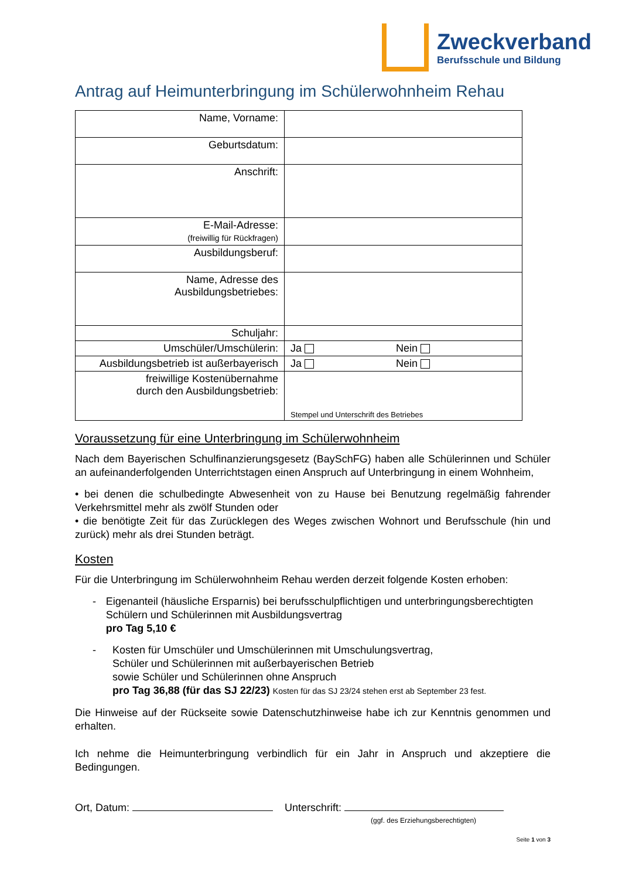Zweckverband
Berufsschule und Bildung
Antrag auf Heimunterbringung im Schülerwohnheim Rehau
| Name, Vorname: | |
| Geburtsdatum: | |
| Anschrift: | |
| E-Mail-Adresse: (freiwillig für Rückfragen) | |
| Ausbildungsberuf: | |
| Name, Adresse des Ausbildungsbetriebes: | |
| Schuljahr: | |
| Umschüler/Umschülerin: | Ja Nein |
| Ausbildungsbetrieb ist außerbayerisch | Ja Nein |
| freiwillige Kostenübernahme durch den Ausbildungsbetrieb: | Stempel und Unterschrift des Betriebes |
Voraussetzung für eine Unterbringung im Schülerwohnheim
Nach dem Bayerischen Schulfinanzierungsgesetz (BaySchFG) haben alle Schülerinnen und Schüler an aufeinanderfolgenden Unterrichtstagen einen Anspruch auf Unterbringung in einem Wohnheim,
• bei denen die schulbedingte Abwesenheit von zu Hause bei Benutzung regelmäßig fahrender Verkehrsmittel mehr als zwölf Stunden oder
• die benötigte Zeit für das Zurücklegen des Weges zwischen Wohnort und Berufsschule (hin und zurück) mehr als drei Stunden beträgt.
Kosten
Für die Unterbringung im Schülerwohnheim Rehau werden derzeit folgende Kosten erhoben:
- Eigenanteil (häusliche Ersparnis) bei berufsschulpflichtigen und unterbringungsberechtigten Schülern und Schülerinnen mit Ausbildungsvertrag
pro Tag 5,10 €
- Kosten für Umschüler und Umschülerinnen mit Umschulungsvertrag,
Schüler und Schülerinnen mit außerbayerischen Betrieb
sowie Schüler und Schülerinnen ohne Anspruch
pro Tag 36,88 (für das SJ 22/23) Kosten für das SJ 23/24 stehen erst ab September 23 fest.
Die Hinweise auf der Rückseite sowie Datenschutzhinweise habe ich zur Kenntnis genommen und erhalten.
Ich nehme die Heimunterbringung verbindlich für ein Jahr in Anspruch und akzeptiere die Bedingungen.
Ort, Datum: Unterschrift:
(ggf. des Erziehungsberechtigten)
Seite 1 von 3